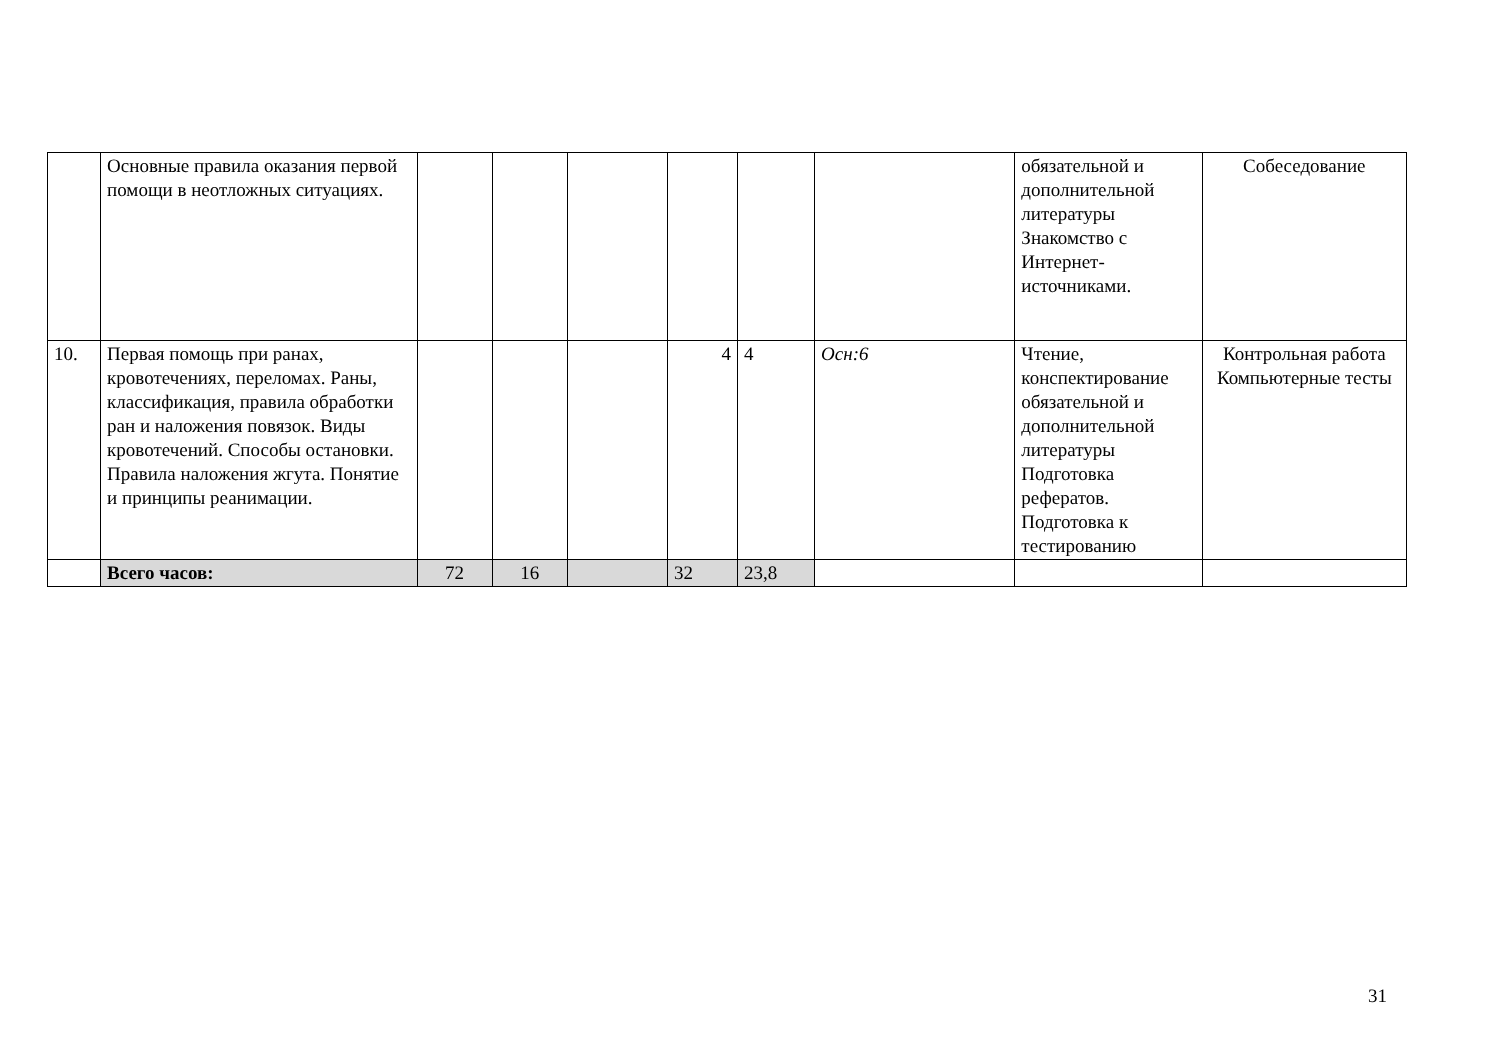| | Основные правила оказания первой помощи в неотложных ситуациях. | | | | | | | обязательной и дополнительной литературы Знакомство с Интернет-источниками. | Собеседование |
| 10. | Первая помощь при ранах, кровотечениях, переломах. Раны, классификация, правила обработки ран и наложения повязок. Виды кровотечений. Способы остановки. Правила наложения жгута. Понятие и принципы реанимации. | | | | 4 | 4 | Осн:6 | Чтение, конспектирование обязательной и дополнительной литературы Подготовка рефератов. Подготовка к тестированию | Контрольная работа Компьютерные тесты |
| | Всего часов: | 72 | 16 | | 32 | 23,8 | | | |
31